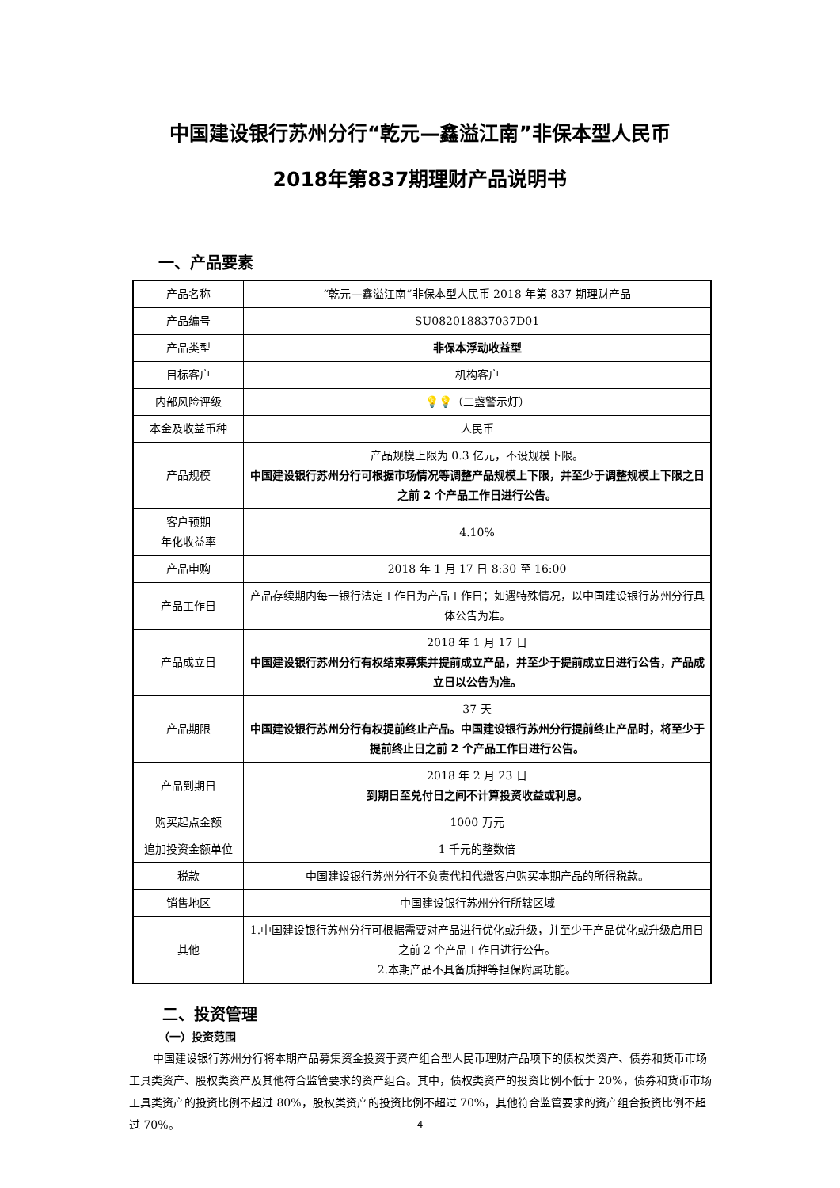中国建设银行苏州分行“乾元—鑫溢江南”非保本型人民币
2018年第837期理财产品说明书
一、产品要素
| 产品名称 | “乾元—鑫溢江南”非保本型人民币 2018 年第 837 期理财产品 |
| 产品编号 | SU082018837037D01 |
| 产品类型 | 非保本浮动收益型 |
| 目标客户 | 机构客户 |
| 内部风险评级 | 💡💡 （二盏警示灯） |
| 本金及收益币种 | 人民币 |
| 产品规模 | 产品规模上限为 0.3 亿元，不设规模下限。 中国建设银行苏州分行可根据市场情况等调整产品规模上下限，并至少于调整规模上下限之日之前 2 个产品工作日进行公告。 |
| 客户预期 年化收益率 | 4.10% |
| 产品申购 | 2018 年 1 月 17 日 8:30 至 16:00 |
| 产品工作日 | 产品存续期内每一银行法定工作日为产品工作日；如遇特殊情况，以中国建设银行苏州分行具体公告为准。 |
| 产品成立日 | 2018 年 1 月 17 日 中国建设银行苏州分行有权结束募集并提前成立产品，并至少于提前成立日进行公告，产品成立日以公告为准。 |
| 产品期限 | 37 天 中国建设银行苏州分行有权提前终止产品。中国建设银行苏州分行提前终止产品时，将至少于提前终止日之前 2 个产品工作日进行公告。 |
| 产品到期日 | 2018 年 2 月 23 日 到期日至兑付日之间不计算投资收益或利息。 |
| 购买起点金额 | 1000 万元 |
| 追加投资金额单位 | 1 千元的整数倍 |
| 税款 | 中国建设银行苏州分行不负责代扣代缴客户购买本期产品的所得税款。 |
| 销售地区 | 中国建设银行苏州分行所辖区域 |
| 其他 | 1.中国建设银行苏州分行可根据需要对产品进行优化或升级，并至少于产品优化或升级启用日之前 2 个产品工作日进行公告。 2.本期产品不具备质押等担保附属功能。 |
二、投资管理
（一）投资范围
中国建设银行苏州分行将本期产品募集资金投资于资产组合型人民币理财产品项下的债权类资产、债券和货币市场工具类资产、股权类资产及其他符合监管要求的资产组合。其中，债权类资产的投资比例不低于 20%，债券和货币市场工具类资产的投资比例不超过 80%，股权类资产的投资比例不超过 70%，其他符合监管要求的资产组合投资比例不超过 70%。
4